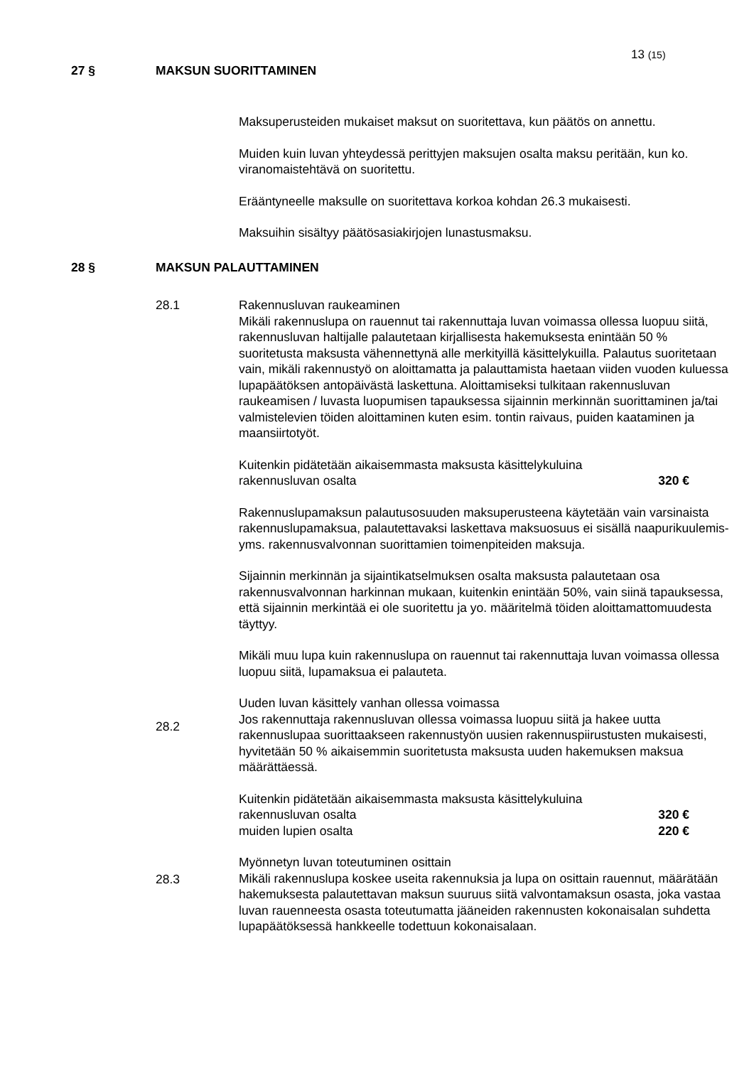13 (15)
27 § MAKSUN SUORITTAMINEN
Maksuperusteiden mukaiset maksut on suoritettava, kun päätös on annettu.
Muiden kuin luvan yhteydessä perittyjen maksujen osalta maksu peritään, kun ko. viranomaistehtävä on suoritettu.
Erääntyneelle maksulle on suoritettava korkoa kohdan 26.3 mukaisesti.
Maksuihin sisältyy päätösasiakirjojen lunastusmaksu.
28 § MAKSUN PALAUTTAMINEN
28.1 Rakennusluvan raukeaminen
Mikäli rakennuslupa on rauennut tai rakennuttaja luvan voimassa ollessa luopuu siitä, rakennusluvan haltijalle palautetaan kirjallisesta hakemuksesta enintään 50 % suoritetusta maksusta vähennettynä alle merkityillä käsittelykuilla. Palautus suoritetaan vain, mikäli rakennustyö on aloittamatta ja palauttamista haetaan viiden vuoden kuluessa lupapäätöksen antopäivästä laskettuna. Aloittamiseksi tulkitaan rakennusluvan raukeamisen / luvasta luopumisen tapauksessa sijainnin merkinnän suorittaminen ja/tai valmistelevien töiden aloittaminen kuten esim. tontin raivaus, puiden kaataminen ja maansiirtotyöt.
Kuitenkin pidätetään aikaisemmasta maksusta käsittelykuluina
rakennusluvan osalta 320 €
Rakennuslupamaksun palautusosuuden maksuperusteena käytetään vain varsinaista rakennuslupamaksua, palautettavaksi laskettava maksuosuus ei sisällä naapurikuulemis- yms. rakennusvalvonnan suorittamien toimenpiteiden maksuja.
Sijainnin merkinnän ja sijaintikatselmuksen osalta maksusta palautetaan osa rakennusvalvonnan harkinnan mukaan, kuitenkin enintään 50%, vain siinä tapauksessa, että sijainnin merkintää ei ole suoritettu ja yo. määritelmä töiden aloittamattomuudesta täyttyy.
Mikäli muu lupa kuin rakennuslupa on rauennut tai rakennuttaja luvan voimassa ollessa luopuu siitä, lupamaksua ei palauteta.
Uuden luvan käsittely vanhan ollessa voimassa
Jos rakennuttaja rakennusluvan ollessa voimassa luopuu siitä ja hakee uutta rakennuslupaa suorittaakseen rakennustyön uusien rakennuspiirustusten mukaisesti, hyvitetään 50 % aikaisemmin suoritetusta maksusta uuden hakemuksen maksua määrättäessä.
Kuitenkin pidätetään aikaisemmasta maksusta käsittelykuluina
rakennusluvan osalta 320 €
muiden lupien osalta 220 €
Myönnetyn luvan toteutuminen osittain
Mikäli rakennuslupa koskee useita rakennuksia ja lupa on osittain rauennut, määrätään hakemuksesta palautettavan maksun suuruus siitä valvontamaksun osasta, joka vastaa luvan rauenneesta osasta toteutumatta jääneiden rakennusten kokonaisalan suhdetta lupapäätöksessä hankkeelle todettuun kokonaisalaan.
28.2
28.3